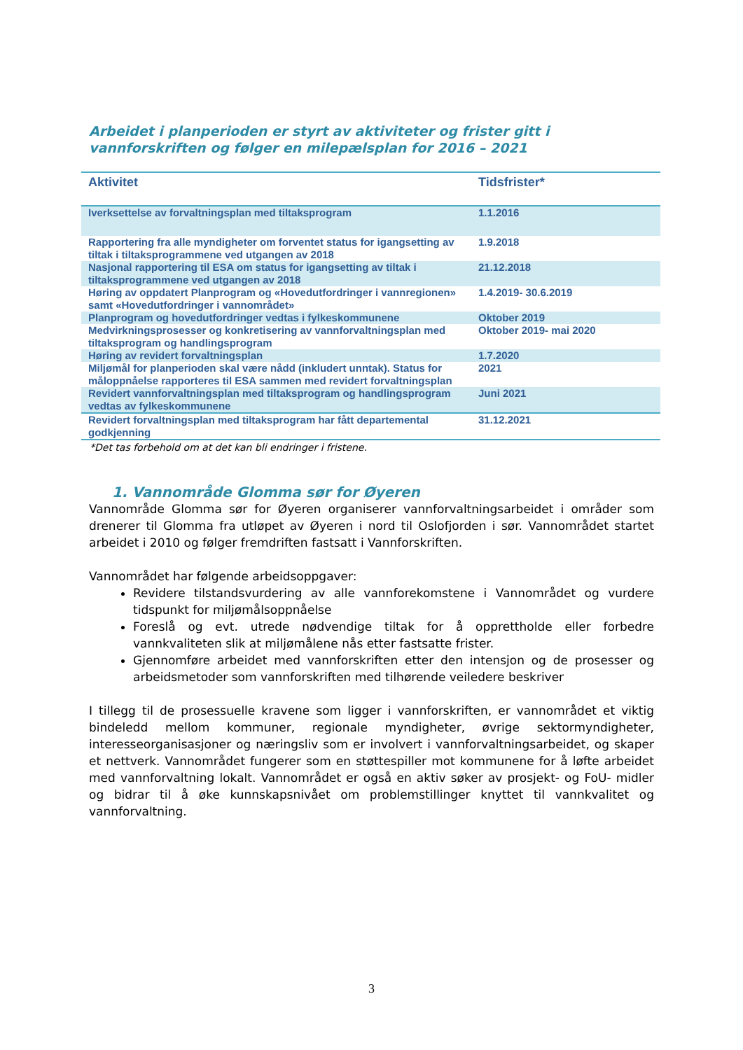Arbeidet i planperioden er styrt av aktiviteter og frister gitt i vannforskriften og følger en milepælsplan for 2016 – 2021
| Aktivitet | Tidsfrister* |
| --- | --- |
| Iverksettelse av forvaltningsplan med tiltaksprogram | 1.1.2016 |
| Rapportering fra alle myndigheter om forventet status for igangsetting av tiltak i tiltaksprogrammene ved utgangen av 2018 | 1.9.2018 |
| Nasjonal rapportering til ESA om status for igangsetting av tiltak i tiltaksprogrammene ved utgangen av 2018 | 21.12.2018 |
| Høring av oppdatert Planprogram og «Hovedutfordringer i vannregionen» samt «Hovedutfordringer i vannområdet» | 1.4.2019- 30.6.2019 |
| Planprogram og hovedutfordringer vedtas i fylkeskommunene | Oktober 2019 |
| Medvirkningsprosesser og konkretisering av vannforvaltningsplan med tiltaksprogram og handlingsprogram | Oktober 2019- mai 2020 |
| Høring av revidert forvaltningsplan | 1.7.2020 |
| Miljømål for planperioden skal være nådd (inkludert unntak). Status for måloppnåelse rapporteres til ESA sammen med revidert forvaltningsplan | 2021 |
| Revidert vannforvaltningsplan med tiltaksprogram og handlingsprogram vedtas av fylkeskommunene | Juni 2021 |
| Revidert forvaltningsplan med tiltaksprogram har fått departemental godkjenning | 31.12.2021 |
*Det tas forbehold om at det kan bli endringer i fristene.
1. Vannområde Glomma sør for Øyeren
Vannområde Glomma sør for Øyeren organiserer vannforvaltningsarbeidet i områder som drenerer til Glomma fra utløpet av Øyeren i nord til Oslofjorden i sør. Vannområdet startet arbeidet i 2010 og følger fremdriften fastsatt i Vannforskriften.
Vannområdet har følgende arbeidsoppgaver:
Revidere tilstandsvurdering av alle vannforekomstene i Vannområdet og vurdere tidspunkt for miljømålsoppnåelse
Foreslå og evt. utrede nødvendige tiltak for å opprettholde eller forbedre vannkvaliteten slik at miljømålene nås etter fastsatte frister.
Gjennomføre arbeidet med vannforskriften etter den intensjon og de prosesser og arbeidsmetoder som vannforskriften med tilhørende veiledere beskriver
I tillegg til de prosessuelle kravene som ligger i vannforskriften, er vannområdet et viktig bindeledd mellom kommuner, regionale myndigheter, øvrige sektormyndigheter, interesseorganisasjoner og næringsliv som er involvert i vannforvaltningsarbeidet, og skaper et nettverk. Vannområdet fungerer som en støttespiller mot kommunene for å løfte arbeidet med vannforvaltning lokalt. Vannområdet er også en aktiv søker av prosjekt- og FoU- midler og bidrar til å øke kunnskapsnivået om problemstillinger knyttet til vannkvalitet og vannforvaltning.
3